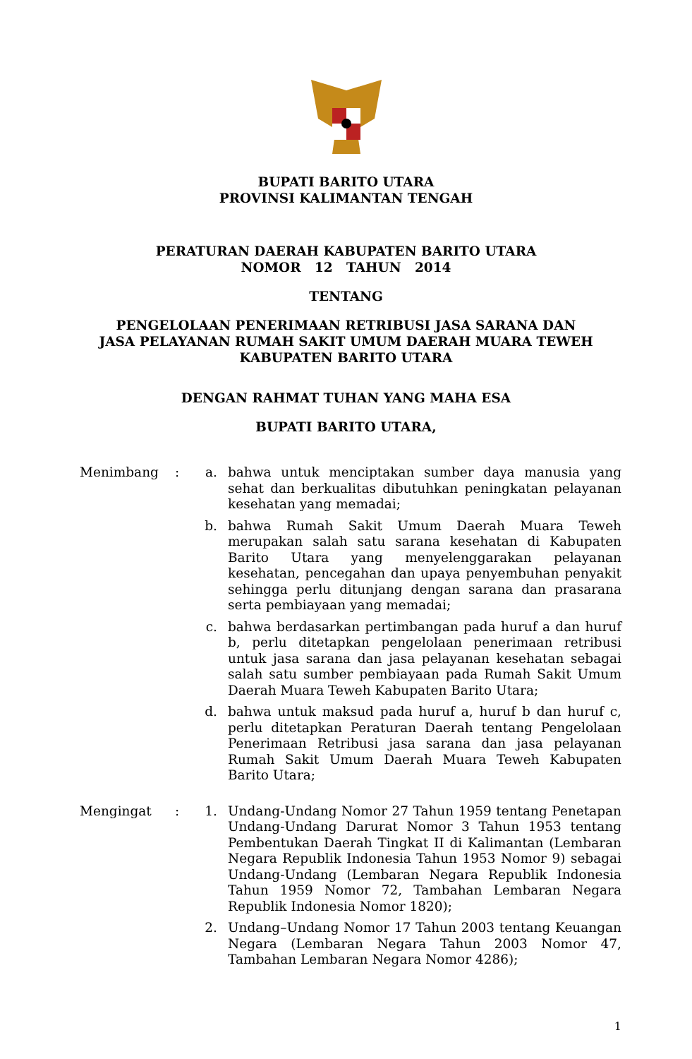BUPATI BARITO UTARA
PROVINSI KALIMANTAN TENGAH
PERATURAN DAERAH KABUPATEN BARITO UTARA
NOMOR 12 TAHUN 2014
TENTANG
PENGELOLAAN PENERIMAAN RETRIBUSI JASA SARANA DAN
JASA PELAYANAN RUMAH SAKIT UMUM DAERAH MUARA TEWEH
KABUPATEN BARITO UTARA
DENGAN RAHMAT TUHAN YANG MAHA ESA
BUPATI BARITO UTARA,
| Menimbang | : | a. | bahwa untuk menciptakan sumber daya manusia yang sehat dan berkualitas dibutuhkan peningkatan pelayanan kesehatan yang memadai; |
| | | b. | bahwa Rumah Sakit Umum Daerah Muara Teweh merupakan salah satu sarana kesehatan di Kabupaten Barito Utara yang menyelenggarakan pelayanan kesehatan, pencegahan dan upaya penyembuhan penyakit sehingga perlu ditunjang dengan sarana dan prasarana serta pembiayaan yang memadai; |
| | | c. | bahwa berdasarkan pertimbangan pada huruf a dan huruf b, perlu ditetapkan pengelolaan penerimaan retribusi untuk jasa sarana dan jasa pelayanan kesehatan sebagai salah satu sumber pembiayaan pada Rumah Sakit Umum Daerah Muara Teweh Kabupaten Barito Utara; |
| | | d. | bahwa untuk maksud pada huruf a, huruf b dan huruf c, perlu ditetapkan Peraturan Daerah tentang Pengelolaan Penerimaan Retribusi jasa sarana dan jasa pelayanan Rumah Sakit Umum Daerah Muara Teweh Kabupaten Barito Utara; |
| Mengingat | : | 1. | Undang-Undang Nomor 27 Tahun 1959 tentang Penetapan Undang-Undang Darurat Nomor 3 Tahun 1953 tentang Pembentukan Daerah Tingkat II di Kalimantan (Lembaran Negara Republik Indonesia Tahun 1953 Nomor 9) sebagai Undang-Undang (Lembaran Negara Republik Indonesia Tahun 1959 Nomor 72, Tambahan Lembaran Negara Republik Indonesia Nomor 1820); |
| | | 2. | Undang–Undang Nomor 17 Tahun 2003 tentang Keuangan Negara (Lembaran Negara Tahun 2003 Nomor 47, Tambahan Lembaran Negara Nomor 4286); |
1